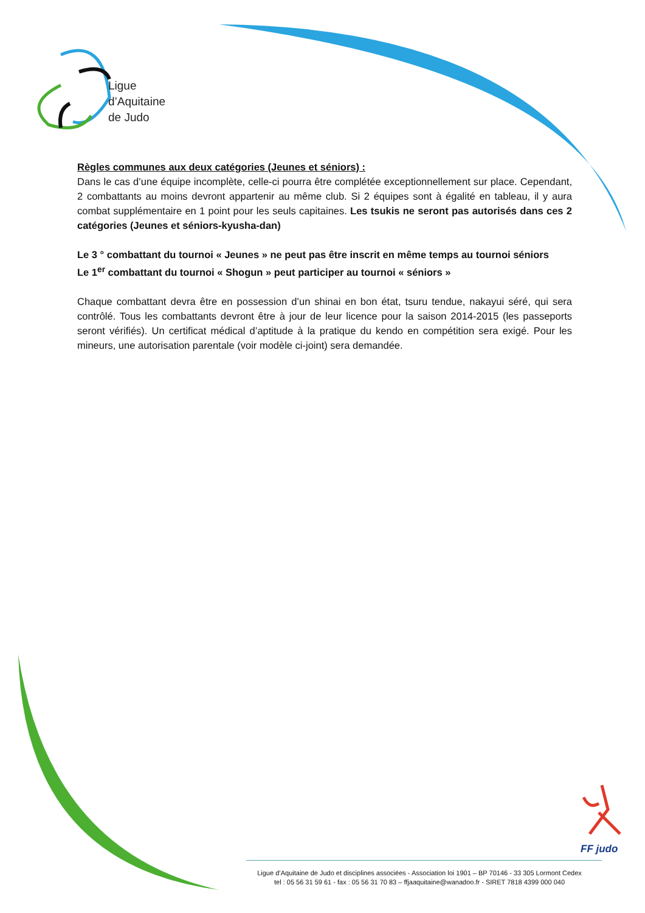Ligue
d’Aquitaine
de Judo
Règles communes aux deux catégories (Jeunes et séniors) :
Dans le cas d’une équipe incomplète, celle-ci pourra être complétée exceptionnellement sur place. Cependant, 2 combattants au moins devront appartenir au même club. Si 2 équipes sont à égalité en tableau, il y aura combat supplémentaire en 1 point pour les seuls capitaines. Les tsukis ne seront pas autorisés dans ces 2 catégories (Jeunes et séniors-kyusha-dan)
Le 3 ° combattant du tournoi « Jeunes » ne peut pas être inscrit en même temps au tournoi séniors
Le 1<sup>er</sup> combattant du tournoi « Shogun » peut participer au tournoi « séniors »
Chaque combattant devra être en possession d’un shinai en bon état, tsuru tendue, nakayui séré, qui sera contrôlé. Tous les combattants devront être à jour de leur licence pour la saison 2014-2015 (les passeports seront vérifiés). Un certificat médical d’aptitude à la pratique du kendo en compétition sera exigé. Pour les mineurs, une autorisation parentale (voir modèle ci-joint) sera demandée.
FF judo
Ligue d’Aquitaine de Judo et disciplines associées - Association loi 1901 – BP 70146 - 33 305 Lormont Cedex
tel : 05 56 31 59 61 - fax : 05 56 31 70 83 – ffjaaquitaine@wanadoo.fr - SIRET 7818 4399 000 040